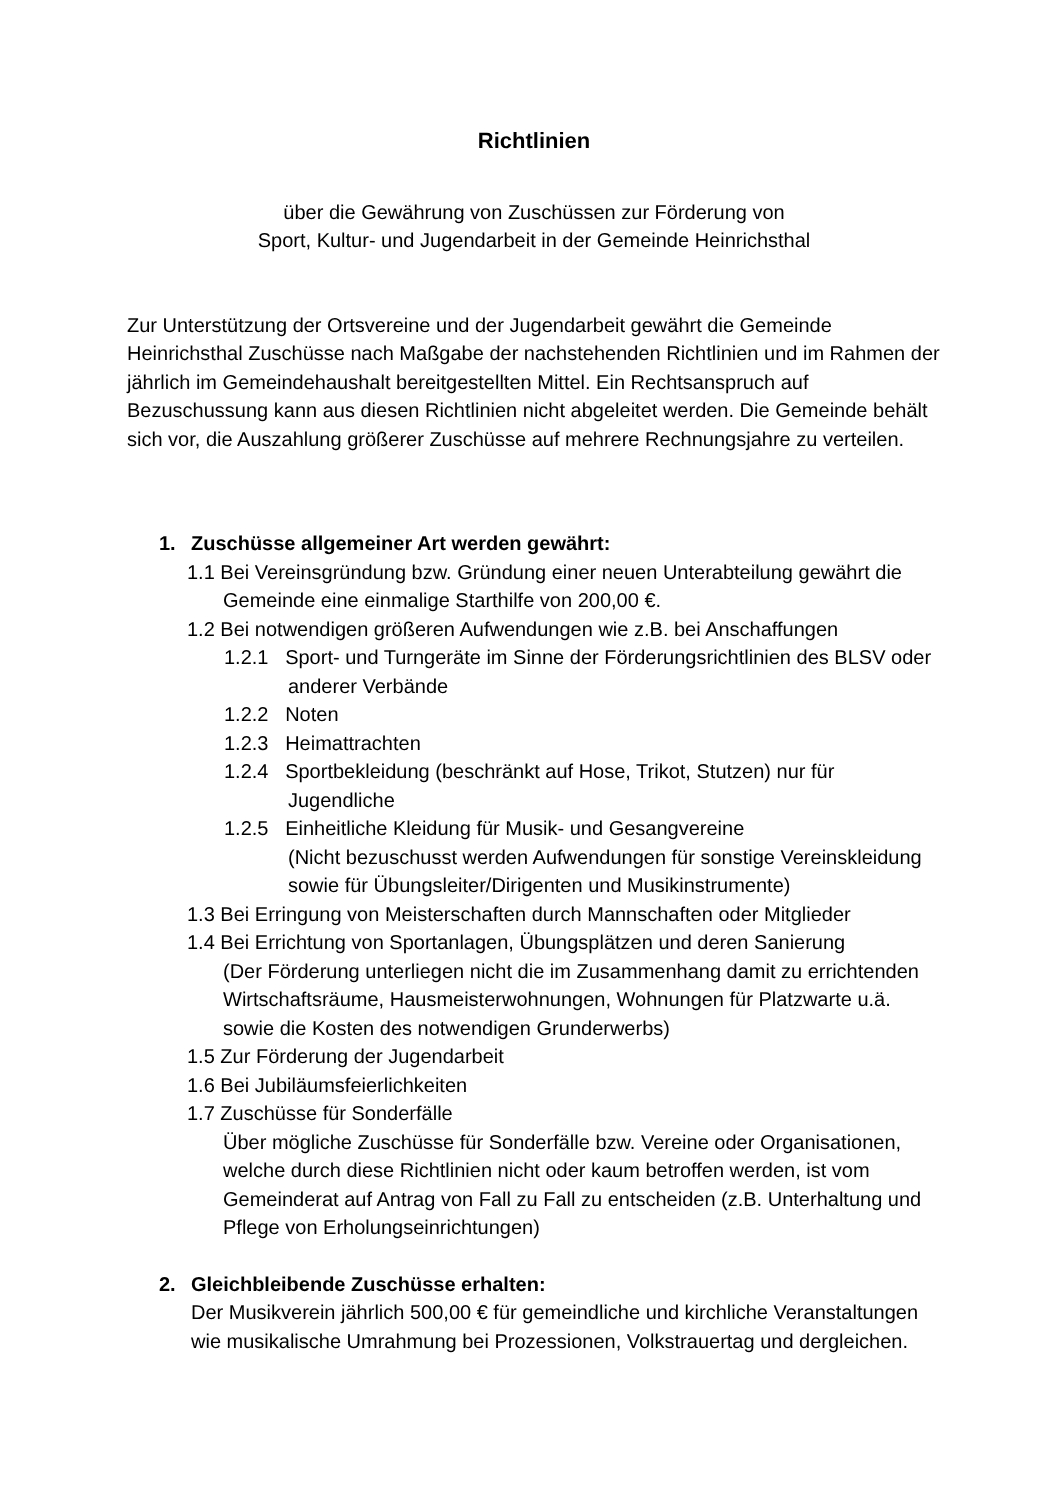Richtlinien
über die Gewährung von Zuschüssen zur Förderung von
Sport, Kultur- und Jugendarbeit in der Gemeinde Heinrichsthal
Zur Unterstützung der Ortsvereine und der Jugendarbeit gewährt die Gemeinde Heinrichsthal Zuschüsse nach Maßgabe der nachstehenden Richtlinien und im Rahmen der jährlich im Gemeindehaushalt bereitgestellten Mittel. Ein Rechtsanspruch auf Bezuschussung kann aus diesen Richtlinien nicht abgeleitet werden. Die Gemeinde behält sich vor, die Auszahlung größerer Zuschüsse auf mehrere Rechnungsjahre zu verteilen.
1. Zuschüsse allgemeiner Art werden gewährt:
1.1 Bei Vereinsgründung bzw. Gründung einer neuen Unterabteilung gewährt die Gemeinde eine einmalige Starthilfe von 200,00 €.
1.2 Bei notwendigen größeren Aufwendungen wie z.B. bei Anschaffungen
1.2.1 Sport- und Turngeräte im Sinne der Förderungsrichtlinien des BLSV oder anderer Verbände
1.2.2 Noten
1.2.3 Heimattrachten
1.2.4 Sportbekleidung (beschränkt auf Hose, Trikot, Stutzen) nur für Jugendliche
1.2.5 Einheitliche Kleidung für Musik- und Gesangvereine
(Nicht bezuschusst werden Aufwendungen für sonstige Vereinskleidung sowie für Übungsleiter/Dirigenten und Musikinstrumente)
1.3 Bei Erringung von Meisterschaften durch Mannschaften oder Mitglieder
1.4 Bei Errichtung von Sportanlagen, Übungsplätzen und deren Sanierung
(Der Förderung unterliegen nicht die im Zusammenhang damit zu errichtenden Wirtschaftsräume, Hausmeisterwohnungen, Wohnungen für Platzwarte u.ä. sowie die Kosten des notwendigen Grunderwerbs)
1.5 Zur Förderung der Jugendarbeit
1.6 Bei Jubiläumsfeierlichkeiten
1.7 Zuschüsse für Sonderfälle
Über mögliche Zuschüsse für Sonderfälle bzw. Vereine oder Organisationen, welche durch diese Richtlinien nicht oder kaum betroffen werden, ist vom Gemeinderat auf Antrag von Fall zu Fall zu entscheiden (z.B. Unterhaltung und Pflege von Erholungseinrichtungen)
2. Gleichbleibende Zuschüsse erhalten:
Der Musikverein jährlich 500,00 € für gemeindliche und kirchliche Veranstaltungen wie musikalische Umrahmung bei Prozessionen, Volkstrauertag und dergleichen.